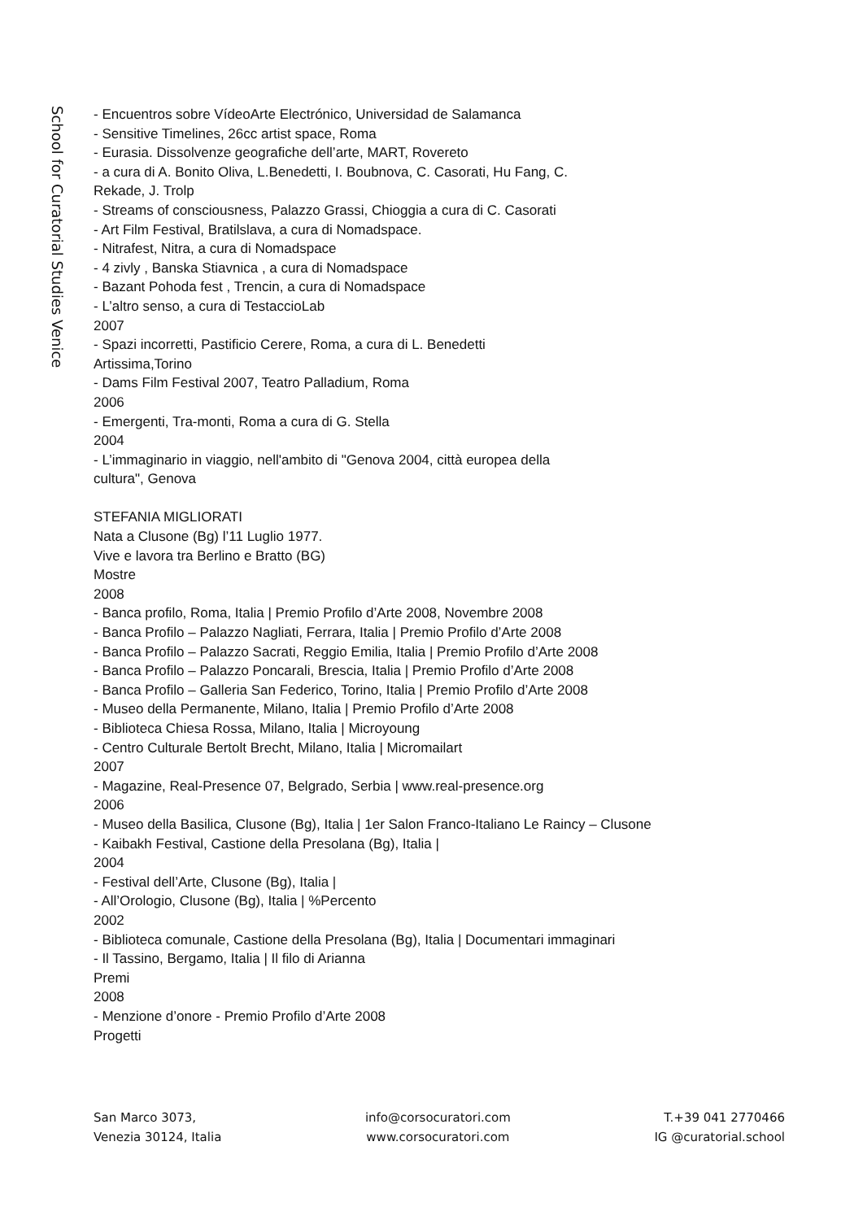School for Curatorial Studies Venice
- Encuentros sobre VídeoArte Electrónico, Universidad de Salamanca
- Sensitive Timelines, 26cc artist space, Roma
- Eurasia. Dissolvenze geografiche dell’arte, MART, Rovereto
- a cura di A. Bonito Oliva, L.Benedetti, I. Boubnova, C. Casorati, Hu Fang, C.
Rekade, J. Trolp
- Streams of consciousness, Palazzo Grassi, Chioggia a cura di C. Casorati
- Art Film Festival, Bratilslava, a cura di Nomadspace.
- Nitrafest, Nitra, a cura di Nomadspace
- 4 zivly , Banska Stiavnica , a cura di Nomadspace
- Bazant Pohoda fest , Trencin, a cura di Nomadspace
- L’altro senso, a cura di TestaccioLab
2007
- Spazi incorretti, Pastificio Cerere, Roma, a cura di L. Benedetti
Artissima,Torino
- Dams Film Festival 2007, Teatro Palladium, Roma
2006
- Emergenti, Tra-monti, Roma a cura di G. Stella
2004
- L’immaginario in viaggio, nell'ambito di "Genova 2004, città europea della
cultura", Genova
STEFANIA MIGLIORATI
Nata a Clusone (Bg) l’11 Luglio 1977.
Vive e lavora tra Berlino e Bratto (BG)
Mostre
2008
- Banca profilo, Roma, Italia | Premio Profilo d’Arte 2008, Novembre 2008
- Banca Profilo – Palazzo Nagliati, Ferrara, Italia | Premio Profilo d’Arte 2008
- Banca Profilo – Palazzo Sacrati, Reggio Emilia, Italia | Premio Profilo d’Arte 2008
- Banca Profilo – Palazzo Poncarali, Brescia, Italia | Premio Profilo d’Arte 2008
- Banca Profilo – Galleria San Federico, Torino, Italia | Premio Profilo d’Arte 2008
- Museo della Permanente, Milano, Italia | Premio Profilo d’Arte 2008
- Biblioteca Chiesa Rossa, Milano, Italia | Microyoung
- Centro Culturale Bertolt Brecht, Milano, Italia | Micromailart
2007
- Magazine, Real-Presence 07, Belgrado, Serbia | www.real-presence.org
2006
- Museo della Basilica, Clusone (Bg), Italia | 1er Salon Franco-Italiano Le Raincy – Clusone
- Kaibakh Festival, Castione della Presolana (Bg), Italia |
2004
- Festival dell’Arte, Clusone (Bg), Italia |
- All’Orologio, Clusone (Bg), Italia | %Percento
2002
- Biblioteca comunale, Castione della Presolana (Bg), Italia | Documentari immaginari
- Il Tassino, Bergamo, Italia | Il filo di Arianna
Premi
2008
- Menzione d’onore - Premio Profilo d’Arte 2008
Progetti
San Marco 3073,
Venezia 30124, Italia
info@corsocuratori.com
www.corsocuratori.com
T.+39 041 2770466
IG @curatorial.school